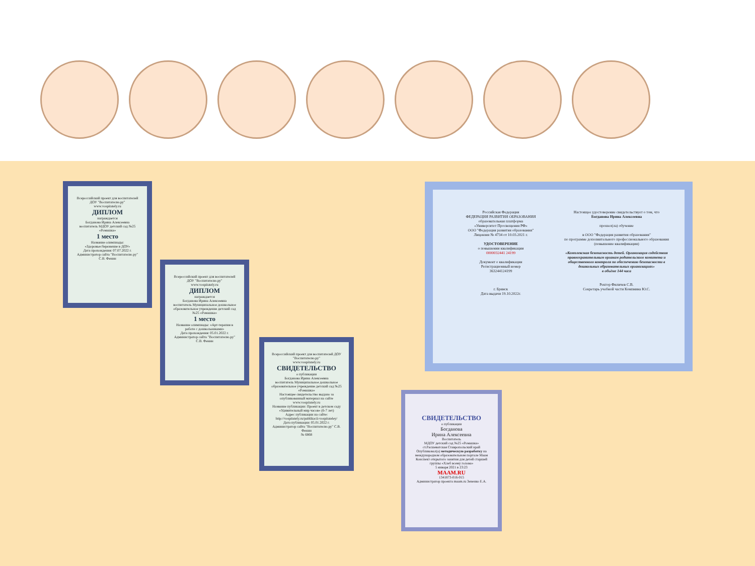Всероссийский проект для воспитателей ДОУ "Воспитателю.ру"
www.vospitately.ru
ДИПЛОМ
награждается
Богданова Ирина Алексеевна
воспитатель МДОУ детский сад №25 «Ромашка»
1 место
Название олимпиады: «Здоровьесбережение в ДОУ»
Дата прохождения: 07.07.2022 г.
Администратор сайта "Воспитателю.ру" С.В. Фенин
Всероссийский проект для воспитателей ДОУ "Воспитателю.ру"
www.vospitately.ru
ДИПЛОМ
награждается
Богданова Ирина Алексеевна
воспитатель Муниципальное дошкольное образовательное учреждение детский сад №25 «Ромашка»
1 место
Название олимпиады: «Арт-терапия в работе с дошкольниками»
Дата прохождения: 05.01.2022 г.
Администратор сайта "Воспитателю.ру" С.В. Фенин
Всероссийский проект для воспитателей ДОУ "Воспитателю.ру"
www.vospitately.ru
СВИДЕТЕЛЬСТВО
о публикации
Богданова Ирина Алексеевна
воспитатель Муниципальное дошкольное образовательное учреждение детский сад №25 «Ромашка»
Настоящее свидетельство выдано за опубликованный материал на сайте www.vospitately.ru
Название публикации: Проект в детском саду «Удивительный мир часов» (6-7 лет)
Адрес публикации на сайте: http://vospitately.ru/publikacii-vospitateley/
Дата публикации: 05.01.2022 г.
Администратор сайта "Воспитателю.ру" С.В. Фенин
№ 6868
Российская Федерация
ФЕДЕРАЦИЯ РАЗВИТИЯ ОБРАЗОВАНИЯ
образовательная платформа
«Университет Просвещения РФ»
ООО "Федерация развития образования"
Лицензия № 4734 от 10.03.2021 г.
УДОСТОВЕРЕНИЕ
о повышении квалификации
0000032441 24199
Документ о квалификации
Регистрационный номер
363244124199
г. Брянск
Дата выдачи 19.10.2022г.
Настоящее удостоверение свидетельствует о том, что
Богданова Ирина Алексеевна
прошел(ла) обучение
в ООО "Федерация развития образования"
по программе дополнительного профессионального образования
(повышение квалификации)
«Комплексная безопасность детей. Организация содействия правоохранительным органам родительского комитета и общественного контроля по обеспечению безопасности в дошкольных образовательных организациях»
в объёме 144 часа
Ректор Филичев С.В.
Секретарь учебной части Компнина Ю.С.
СВИДЕТЕЛЬСТВО
о публикации
Богданова
Ирина Алексеевна
Воспитатель
МДОУ детский сад №25 «Ромашка»
ст.Расшеватская Ставропольский край
Опубликовал(а) методическую разработку на международном образовательном портале Маам
Конспект открытого занятия для детей старшей группы «Хлеб всему голова»
5 января 2021 в 23:23
MAAM.RU
1341873-016-015
Администратор проекта maam.ru Зененко Е.А.